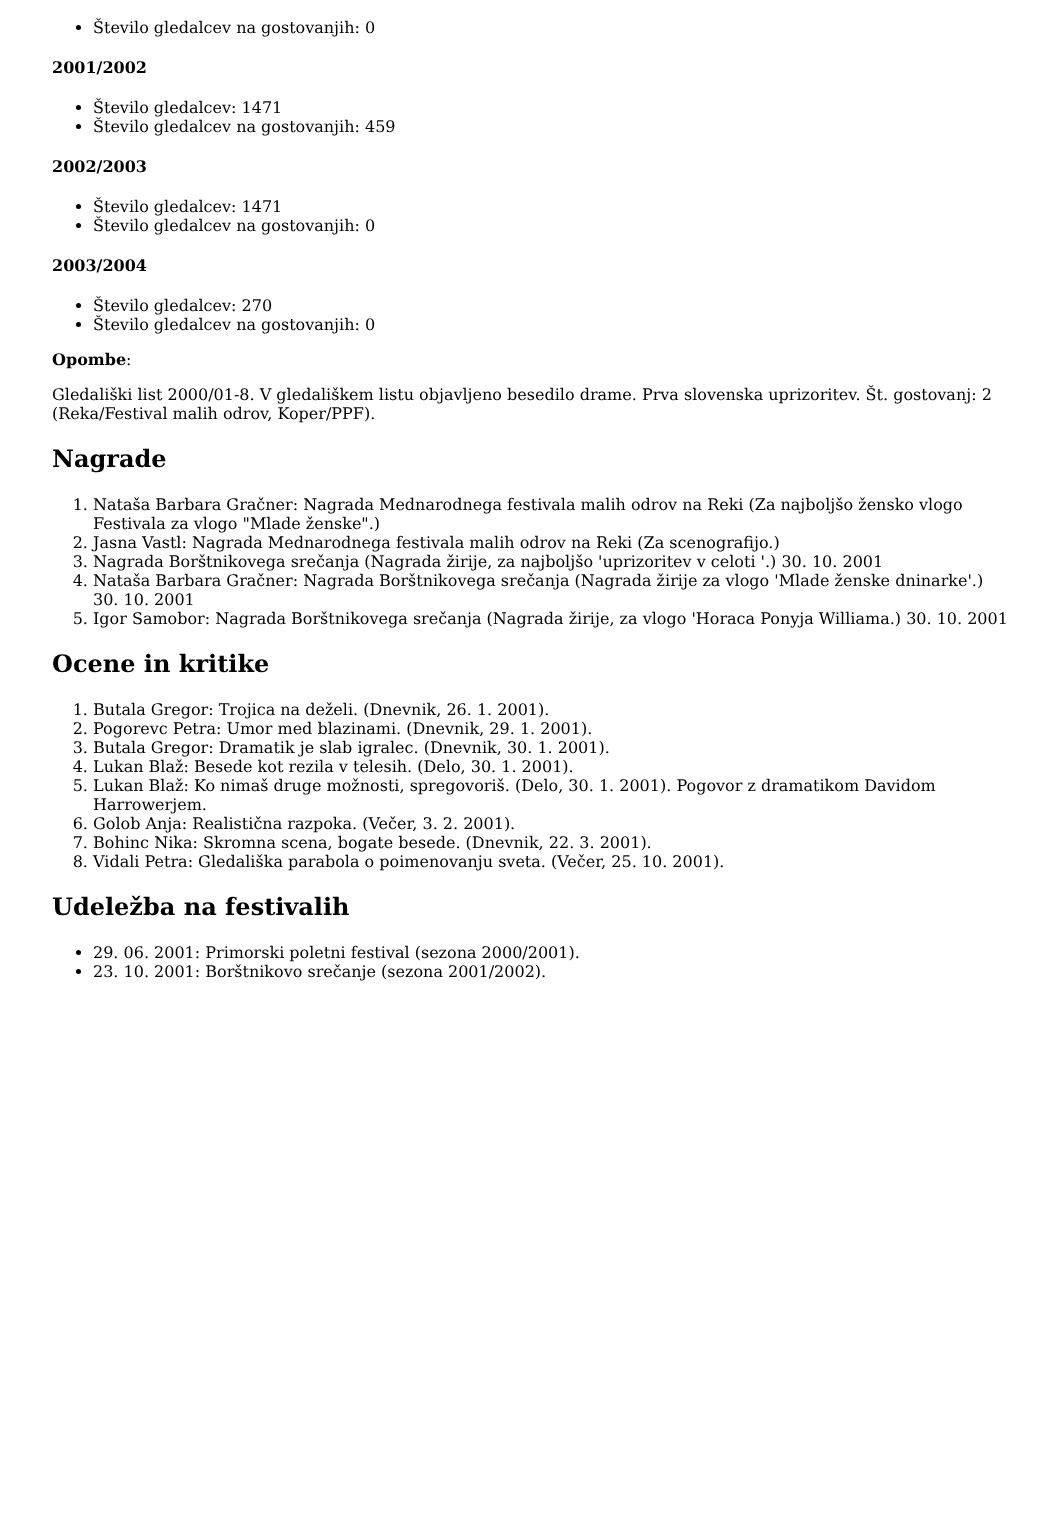Število gledalcev na gostovanjih: 0
2001/2002
Število gledalcev: 1471
Število gledalcev na gostovanjih: 459
2002/2003
Število gledalcev: 1471
Število gledalcev na gostovanjih: 0
2003/2004
Število gledalcev: 270
Število gledalcev na gostovanjih: 0
Opombe:
Gledališki list 2000/01-8. V gledališkem listu objavljeno besedilo drame. Prva slovenska uprizoritev. Št. gostovanj: 2 (Reka/Festival malih odrov, Koper/PPF).
Nagrade
1. Nataša Barbara Gračner: Nagrada Mednarodnega festivala malih odrov na Reki (Za najboljšo žensko vlogo Festivala za vlogo "Mlade ženske".)
2. Jasna Vastl: Nagrada Mednarodnega festivala malih odrov na Reki (Za scenografijo.)
3. Nagrada Borštnikovega srečanja (Nagrada žirije, za najboljšo 'uprizoritev v celoti '.) 30. 10. 2001
4. Nataša Barbara Gračner: Nagrada Borštnikovega srečanja (Nagrada žirije za vlogo 'Mlade ženske dninarke'.) 30. 10. 2001
5. Igor Samobor: Nagrada Borštnikovega srečanja (Nagrada žirije, za vlogo 'Horaca Ponyja Williama.) 30. 10. 2001
Ocene in kritike
1. Butala Gregor: Trojica na deželi. (Dnevnik, 26. 1. 2001).
2. Pogorevc Petra: Umor med blazinami. (Dnevnik, 29. 1. 2001).
3. Butala Gregor: Dramatik je slab igralec. (Dnevnik, 30. 1. 2001).
4. Lukan Blaž: Besede kot rezila v telesih. (Delo, 30. 1. 2001).
5. Lukan Blaž: Ko nimaš druge možnosti, spregovoriš. (Delo, 30. 1. 2001). Pogovor z dramatikom Davidom Harrowerjem.
6. Golob Anja: Realistična razpoka. (Večer, 3. 2. 2001).
7. Bohinc Nika: Skromna scena, bogate besede. (Dnevnik, 22. 3. 2001).
8. Vidali Petra: Gledališka parabola o poimenovanju sveta. (Večer, 25. 10. 2001).
Udeležba na festivalih
29. 06. 2001: Primorski poletni festival (sezona 2000/2001).
23. 10. 2001: Borštnikovo srečanje (sezona 2001/2002).